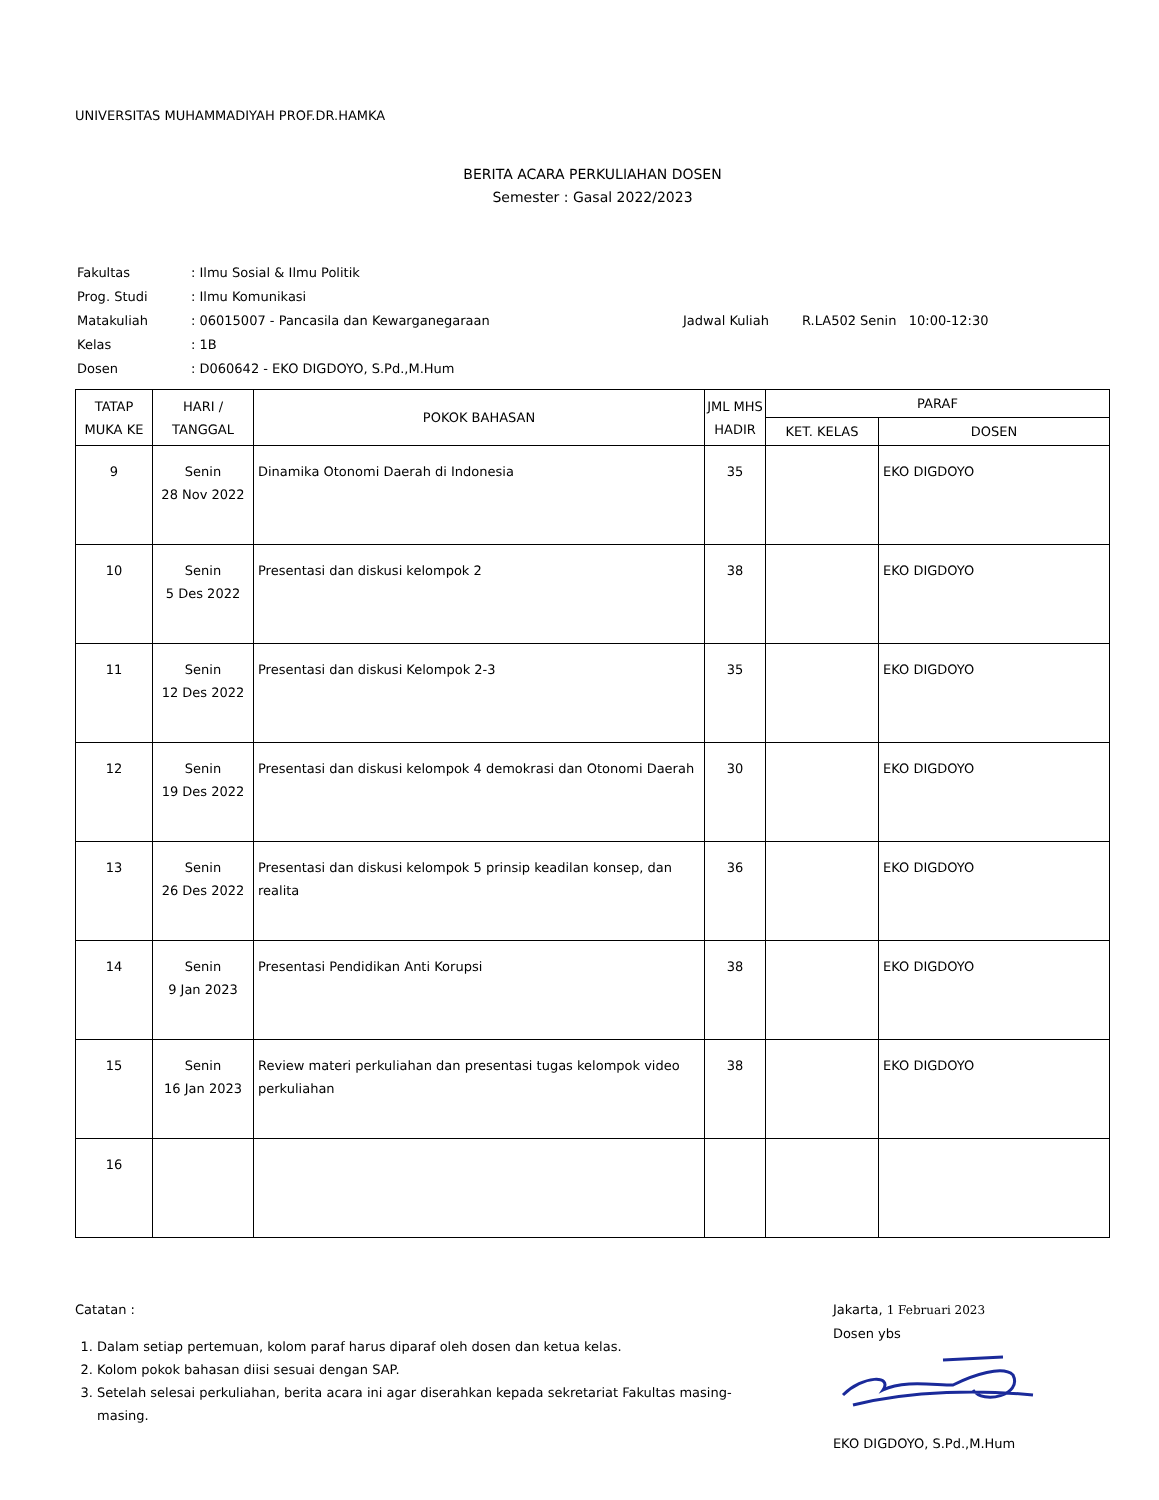UNIVERSITAS MUHAMMADIYAH PROF.DR.HAMKA
BERITA ACARA PERKULIAHAN DOSEN
Semester : Gasal 2022/2023
| Fakultas | : Ilmu Sosial & Ilmu Politik | |
| Prog. Studi | : Ilmu Komunikasi | |
| Matakuliah | : 06015007 - Pancasila dan Kewarganegaraan | Jadwal Kuliah R.LA502 Senin 10:00-12:30 |
| Kelas | : 1B | |
| Dosen | : D060642 - EKO DIGDOYO, S.Pd.,M.Hum | |
| TATAP MUKA KE | HARI / TANGGAL | POKOK BAHASAN | JML MHS HADIR | PARAF | |
| --- | --- | --- | --- | --- | --- |
| | | | | KET. KELAS | DOSEN |
| 9 | Senin 28 Nov 2022 | Dinamika Otonomi Daerah di Indonesia | 35 | | EKO DIGDOYO |
| 10 | Senin 5 Des 2022 | Presentasi dan diskusi kelompok 2 | 38 | | EKO DIGDOYO |
| 11 | Senin 12 Des 2022 | Presentasi dan diskusi Kelompok 2-3 | 35 | | EKO DIGDOYO |
| 12 | Senin 19 Des 2022 | Presentasi dan diskusi kelompok 4 demokrasi dan Otonomi Daerah | 30 | | EKO DIGDOYO |
| 13 | Senin 26 Des 2022 | Presentasi dan diskusi kelompok 5 prinsip keadilan konsep, dan realita | 36 | | EKO DIGDOYO |
| 14 | Senin 9 Jan 2023 | Presentasi Pendidikan Anti Korupsi | 38 | | EKO DIGDOYO |
| 15 | Senin 16 Jan 2023 | Review materi perkuliahan dan presentasi tugas kelompok video perkuliahan | 38 | | EKO DIGDOYO |
| 16 | | | | | |
Catatan :
1. Dalam setiap pertemuan, kolom paraf harus diparaf oleh dosen dan ketua kelas.
2. Kolom pokok bahasan diisi sesuai dengan SAP.
3. Setelah selesai perkuliahan, berita acara ini agar diserahkan kepada sekretariat Fakultas masing-masing.
Jakarta, 1 Februari 2023
Dosen ybs
EKO DIGDOYO, S.Pd.,M.Hum